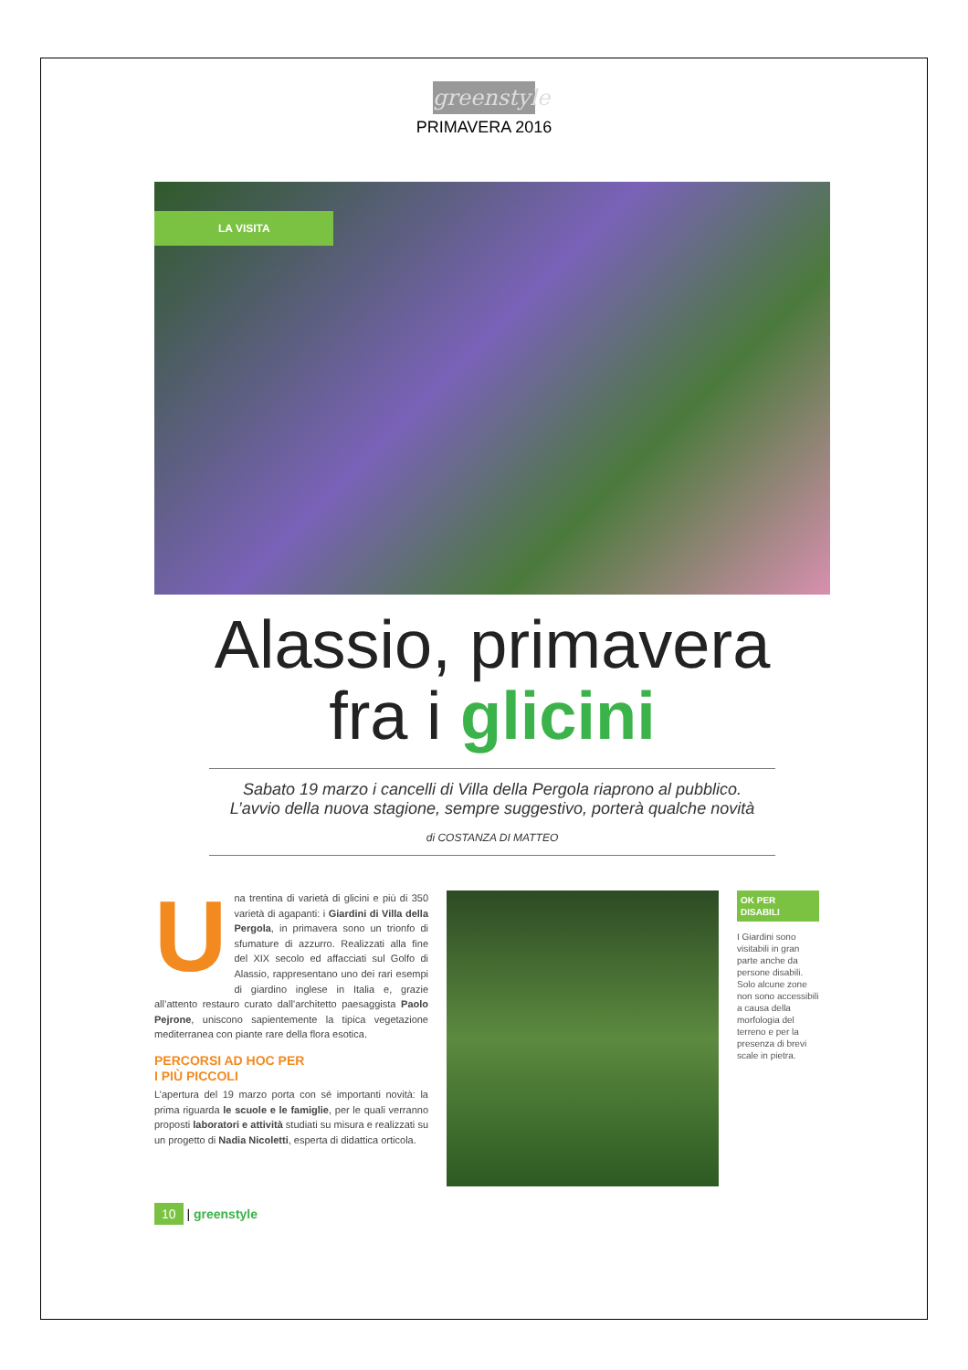greenstyle
PRIMAVERA 2016
LA VISITA
Alassio, primavera
fra i glicini
Sabato 19 marzo i cancelli di Villa della Pergola riaprono al pubblico.
L’avvio della nuova stagione, sempre suggestivo, porterà qualche novità
di COSTANZA DI MATTEO
Una trentina di varietà di glicini e più di 350 varietà di agapanti: i Giardini di Villa della Pergola, in primavera sono un trionfo di sfumature di azzurro. Realizzati alla fine del XIX secolo ed affacciati sul Golfo di Alassio, rappresentano uno dei rari esempi di giardino inglese in Italia e, grazie all’attento restauro curato dall’architetto paesaggista Paolo Pejrone, uniscono sapientemente la tipica vegetazione mediterranea con piante rare della flora esotica.
PERCORSI AD HOC PER
I PIÙ PICCOLI
L’apertura del 19 marzo porta con sé importanti novità: la prima riguarda le scuole e le famiglie, per le quali verranno proposti laboratori e attività studiati su misura e realizzati su un progetto di Nadia Nicoletti, esperta di didattica orticola.
OK PER
DISABILI
I Giardini sono visitabili in gran parte anche da persone disabili. Solo alcune zone non sono accessibili a causa della morfologia del terreno e per la presenza di brevi scale in pietra.
10 | greenstyle